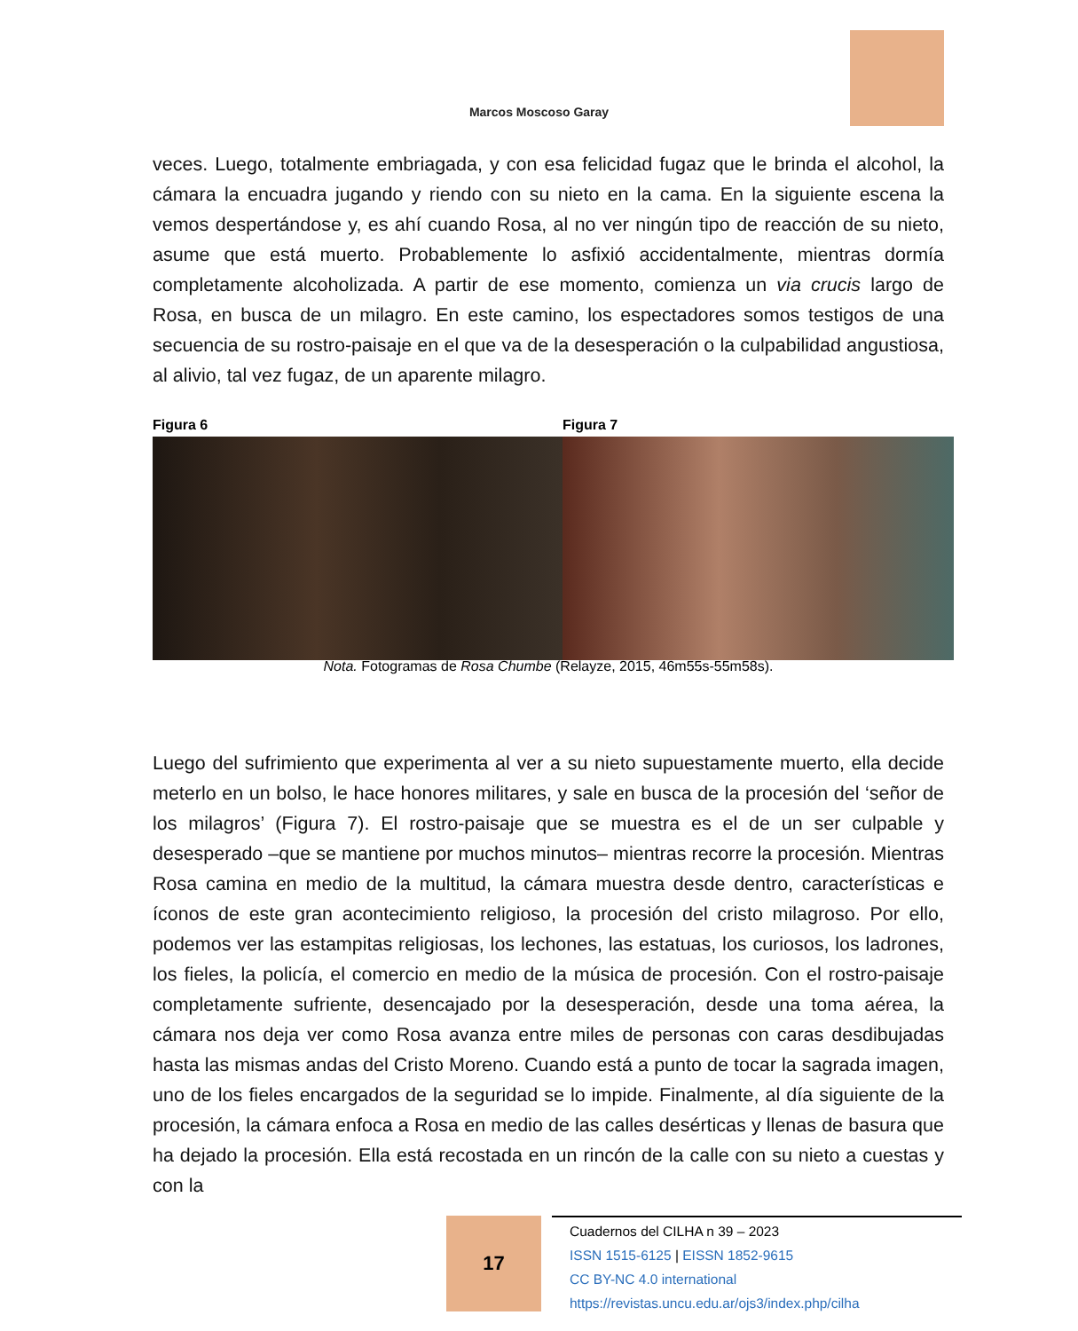Marcos Moscoso Garay
veces. Luego, totalmente embriagada, y con esa felicidad fugaz que le brinda el alcohol, la cámara la encuadra jugando y riendo con su nieto en la cama. En la siguiente escena la vemos despertándose y, es ahí cuando Rosa, al no ver ningún tipo de reacción de su nieto, asume que está muerto. Probablemente lo asfixió accidentalmente, mientras dormía completamente alcoholizada. A partir de ese momento, comienza un via crucis largo de Rosa, en busca de un milagro. En este camino, los espectadores somos testigos de una secuencia de su rostro-paisaje en el que va de la desesperación o la culpabilidad angustiosa, al alivio, tal vez fugaz, de un aparente milagro.
Figura 6 Figura 7
Nota. Fotogramas de Rosa Chumbe (Relayze, 2015, 46m55s-55m58s).
Luego del sufrimiento que experimenta al ver a su nieto supuestamente muerto, ella decide meterlo en un bolso, le hace honores militares, y sale en busca de la procesión del ‘señor de los milagros’ (Figura 7). El rostro-paisaje que se muestra es el de un ser culpable y desesperado –que se mantiene por muchos minutos– mientras recorre la procesión. Mientras Rosa camina en medio de la multitud, la cámara muestra desde dentro, características e íconos de este gran acontecimiento religioso, la procesión del cristo milagroso. Por ello, podemos ver las estampitas religiosas, los lechones, las estatuas, los curiosos, los ladrones, los fieles, la policía, el comercio en medio de la música de procesión. Con el rostro-paisaje completamente sufriente, desencajado por la desesperación, desde una toma aérea, la cámara nos deja ver como Rosa avanza entre miles de personas con caras desdibujadas hasta las mismas andas del Cristo Moreno. Cuando está a punto de tocar la sagrada imagen, uno de los fieles encargados de la seguridad se lo impide. Finalmente, al día siguiente de la procesión, la cámara enfoca a Rosa en medio de las calles desérticas y llenas de basura que ha dejado la procesión. Ella está recostada en un rincón de la calle con su nieto a cuestas y con la
17
Cuadernos del CILHA n 39 – 2023
ISSN 1515-6125 | EISSN 1852-9615
CC BY-NC 4.0 international
https://revistas.uncu.edu.ar/ojs3/index.php/cilha